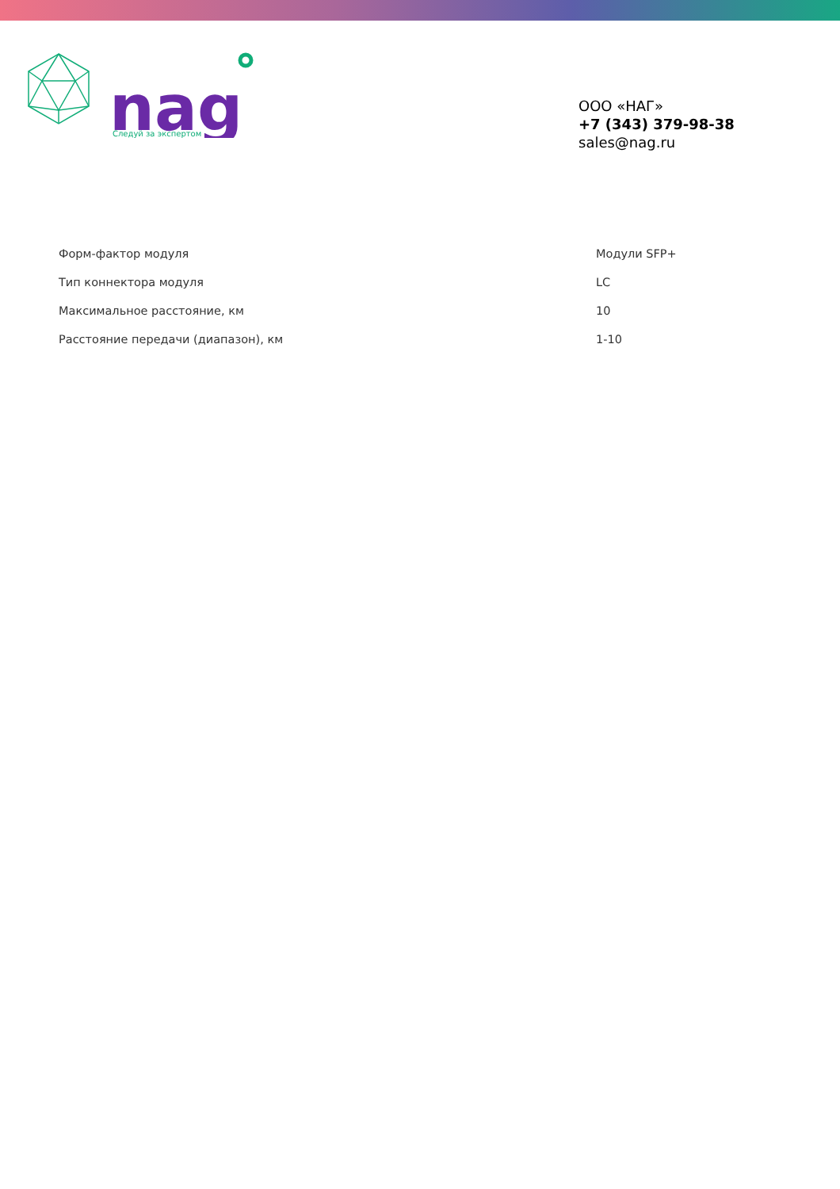Следуй за экспертом
nag
ООО «НАГ»
+7 (343) 379-98-38
sales@nag.ru
| Форм-фактор модуля | Модули SFP+ |
| Тип коннектора модуля | LC |
| Максимальное расстояние, км | 10 |
| Расстояние передачи (диапазон), км | 1-10 |